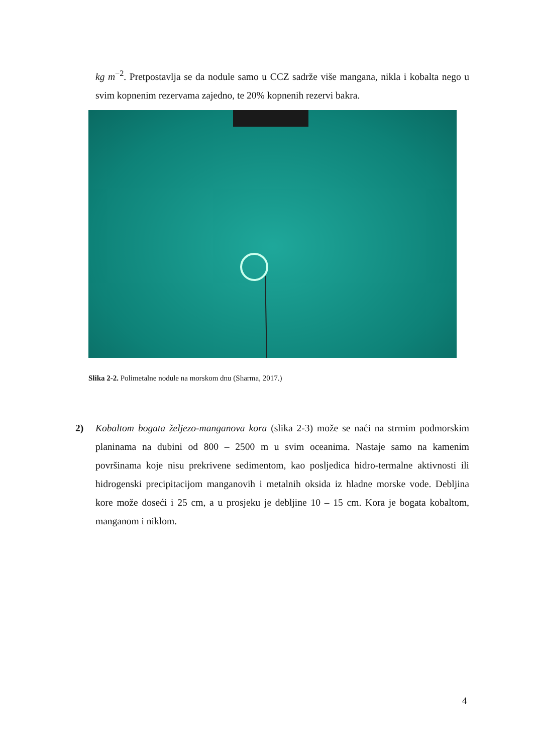kg m<sup>−2</sup>. Pretpostavlja se da nodule samo u CCZ sadrže više mangana, nikla i kobalta nego u svim kopnenim rezervama zajedno, te 20% kopnenih rezervi bakra.
Slika 2-2. Polimetalne nodule na morskom dnu (Sharma, 2017.)
2) Kobaltom bogata željezo-manganova kora (slika 2-3) može se naći na strmim podmorskim planinama na dubini od 800 – 2500 m u svim oceanima. Nastaje samo na kamenim površinama koje nisu prekrivene sedimentom, kao posljedica hidro-termalne aktivnosti ili hidrogenski precipitacijom manganovih i metalnih oksida iz hladne morske vode. Debljina kore može doseći i 25 cm, a u prosjeku je debljine 10 – 15 cm. Kora je bogata kobaltom, manganom i niklom.
4